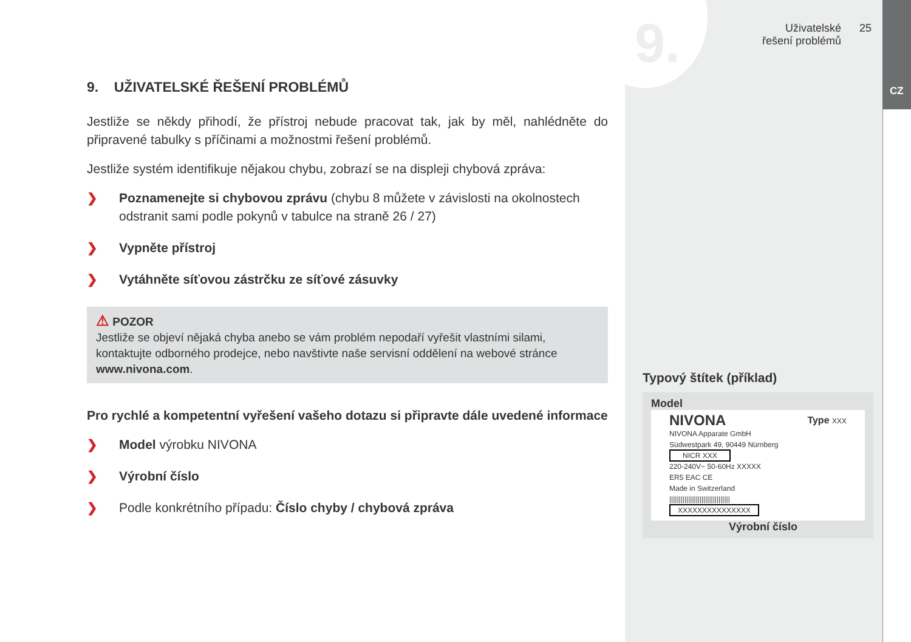9.
CZ
Uživatelské řešení problémů
25
9. UŽIVATELSKÉ ŘEŠENÍ PROBLÉMŮ
Jestliže se někdy přihodí, že přístroj nebude pracovat tak, jak by měl, nahlédněte do připravené tabulky s příčinami a možnostmi řešení problémů.
Jestliže systém identifikuje nějakou chybu, zobrazí se na displeji chybová zpráva:
❯ Poznamenejte si chybovou zprávu (chybu 8 můžete v závislosti na okolnostech odstranit sami podle pokynů v tabulce na straně 26 / 27)
❯ Vypněte přístroj
❯ Vytáhněte síťovou zástrčku ze síťové zásuvky
⚠ POZOR
Jestliže se objeví nějaká chyba anebo se vám problém nepodaří vyřešit vlastními silami, kontaktujte odborného prodejce, nebo navštivte naše servisní oddělení na webové stránce www.nivona.com.
Pro rychlé a kompetentní vyřešení vašeho dotazu si připravte dále uvedené informace
❯ Model výrobku NIVONA
❯ Výrobní číslo
❯ Podle konkrétního případu: Číslo chyby / chybová zpráva
Typový štítek (příklad)
Model
NIVONA Type XXX
NIVONA Apparate GmbH
Südwestpark 49, 90449 Nürnberg
NICR XXX
220-240V~ 50-60Hz XXXXX
ER5 EAC CE
Made in Switzerland
||||||||||||||||||||||||||||||||
XXXXXXXXXXXXXXX
Výrobní číslo